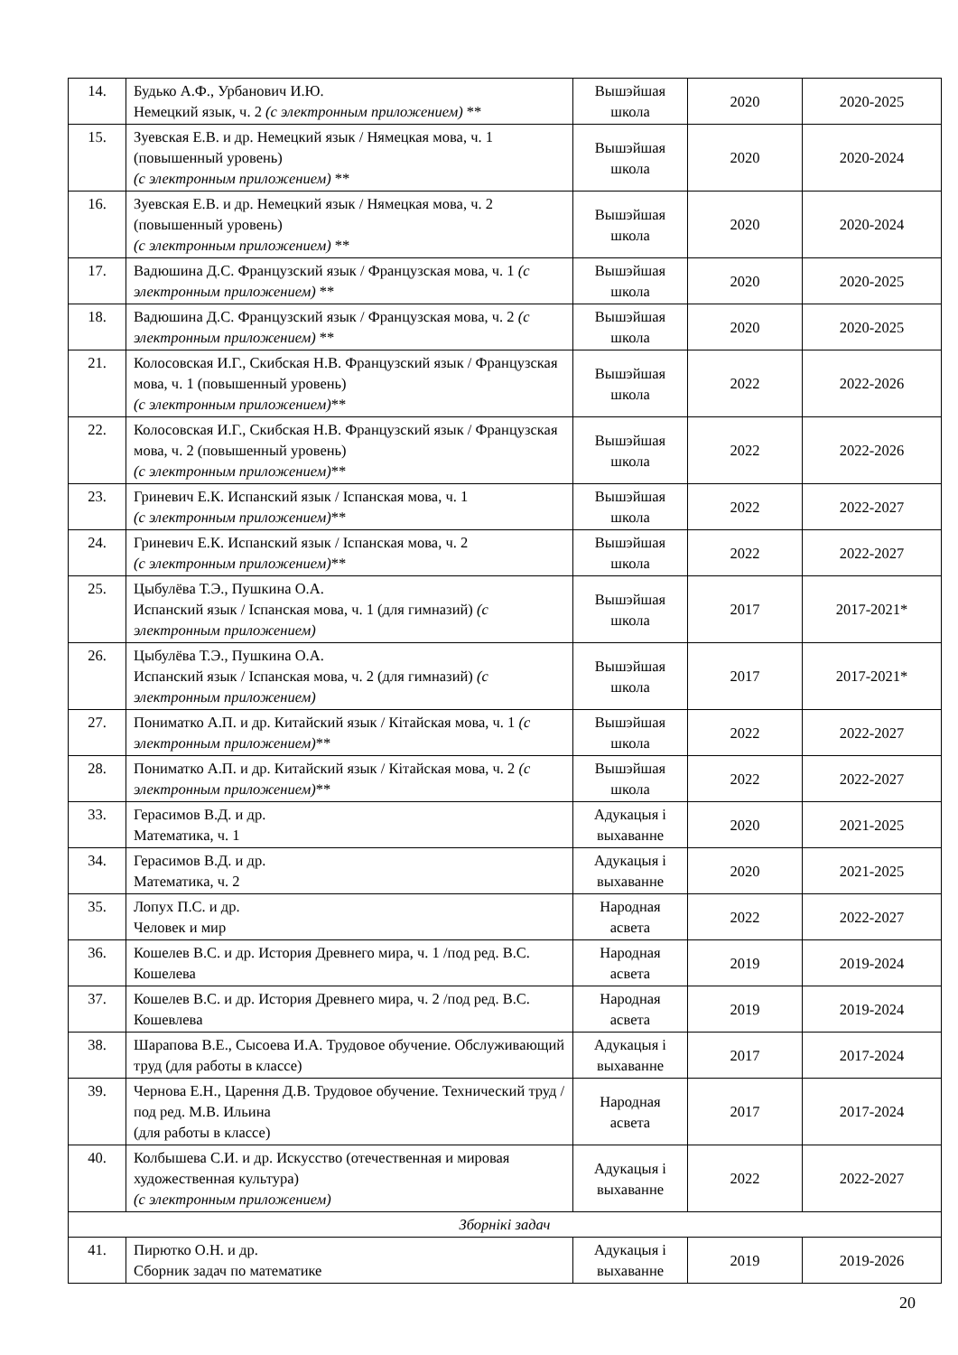| 14. | Будько А.Ф., Урбанович И.Ю. Немецкий язык, ч. 2 (с электронным приложением) ** | Вышэйшая школа | 2020 | 2020-2025 |
| 15. | Зуевская Е.В. и др. Немецкий язык / Нямецкая мова, ч. 1 (повышенный уровень) (с электронным приложением) ** | Вышэйшая школа | 2020 | 2020-2024 |
| 16. | Зуевская Е.В. и др. Немецкий язык / Нямецкая мова, ч. 2 (повышенный уровень) (с электронным приложением) ** | Вышэйшая школа | 2020 | 2020-2024 |
| 17. | Вадюшина Д.С. Французский язык / Французская мова, ч. 1 (с электронным приложением) ** | Вышэйшая школа | 2020 | 2020-2025 |
| 18. | Вадюшина Д.С. Французский язык / Французская мова, ч. 2 (с электронным приложением) ** | Вышэйшая школа | 2020 | 2020-2025 |
| 21. | Колосовская И.Г., Скибская Н.В. Французский язык / Французская мова, ч. 1 (повышенный уровень) (с электронным приложением) ** | Вышэйшая школа | 2022 | 2022-2026 |
| 22. | Колосовская И.Г., Скибская Н.В. Французский язык / Французская мова, ч. 2 (повышенный уровень) (с электронным приложением) ** | Вышэйшая школа | 2022 | 2022-2026 |
| 23. | Гриневич Е.К. Испанский язык / Іспанская мова, ч. 1 (с электронным приложением) ** | Вышэйшая школа | 2022 | 2022-2027 |
| 24. | Гриневич Е.К. Испанский язык / Іспанская мова, ч. 2 (с электронным приложением) ** | Вышэйшая школа | 2022 | 2022-2027 |
| 25. | Цыбулёва Т.Э., Пушкина О.А. Испанский язык / Іспанская мова, ч. 1 (для гимназий) (с электронным приложением) | Вышэйшая школа | 2017 | 2017-2021* |
| 26. | Цыбулёва Т.Э., Пушкина О.А. Испанский язык / Іспанская мова, ч. 2 (для гимназий) (с электронным приложением) | Вышэйшая школа | 2017 | 2017-2021* |
| 27. | Пониматко А.П. и др. Китайский язык / Кітайская мова, ч. 1 (с электронным приложением) ** | Вышэйшая школа | 2022 | 2022-2027 |
| 28. | Пониматко А.П. и др. Китайский язык / Кітайская мова, ч. 2 (с электронным приложением) ** | Вышэйшая школа | 2022 | 2022-2027 |
| 33. | Герасимов В.Д. и др. Математика, ч. 1 | Адукацыя і выхаванне | 2020 | 2021-2025 |
| 34. | Герасимов В.Д. и др. Математика, ч. 2 | Адукацыя і выхаванне | 2020 | 2021-2025 |
| 35. | Лопух П.С. и др. Человек и мир | Народная асвета | 2022 | 2022-2027 |
| 36. | Кошелев В.С. и др. История Древнего мира, ч. 1 /под ред. В.С. Кошелева | Народная асвета | 2019 | 2019-2024 |
| 37. | Кошелев В.С. и др. История Древнего мира, ч. 2 /под ред. В.С. Кошевлева | Народная асвета | 2019 | 2019-2024 |
| 38. | Шарапова В.Е., Сысоева И.А. Трудовое обучение. Обслуживающий труд (для работы в классе) | Адукацыя і выхаванне | 2017 | 2017-2024 |
| 39. | Чернова Е.Н., Царення Д.В. Трудовое обучение. Технический труд / под ред. М.В. Ильина (для работы в классе) | Народная асвета | 2017 | 2017-2024 |
| 40. | Колбышева С.И. и др. Искусство (отечественная и мировая художественная культура) (с электронным приложением) | Адукацыя і выхаванне | 2022 | 2022-2027 |
| Зборнікі задач | | | | |
| 41. | Пирютко О.Н. и др. Сборник задач по математике | Адукацыя і выхаванне | 2019 | 2019-2026 |
20